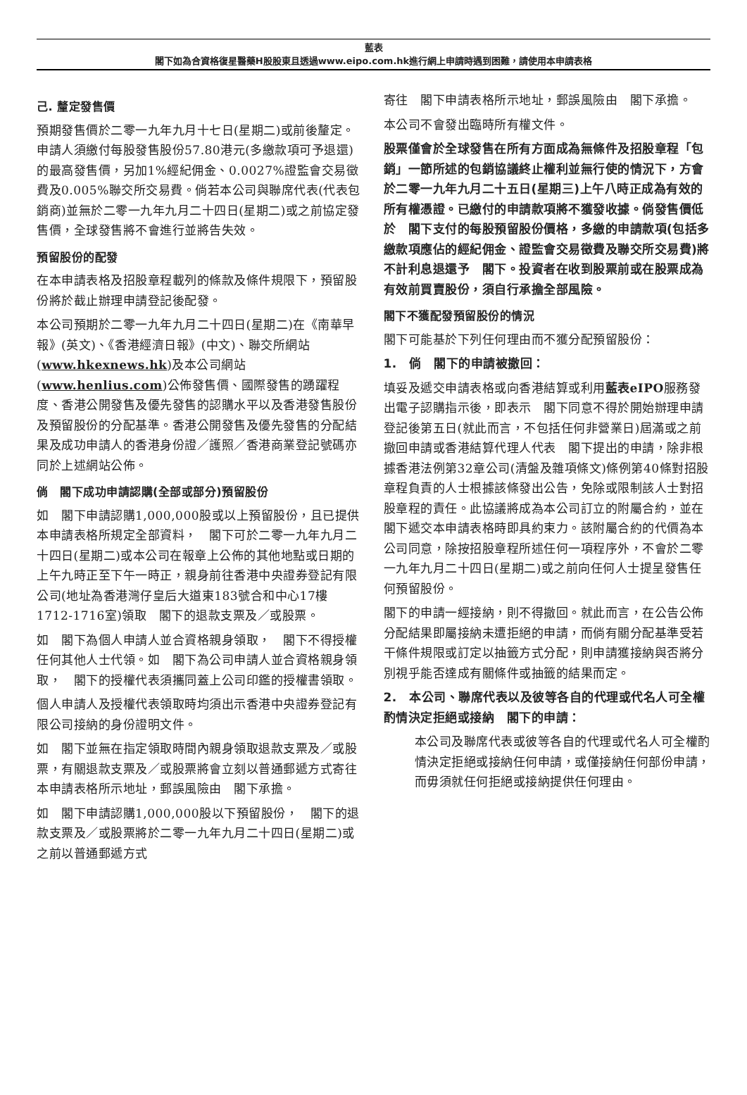藍表
閣下如為合資格復星醫藥H股股東且透過www.eipo.com.hk進行網上申請時遇到困難，請使用本申請表格
己. 釐定發售價
預期發售價於二零一九年九月十七日(星期二)或前後釐定。申請人須繳付每股發售股份57.80港元(多繳款項可予退還)的最高發售價，另加1%經紀佣金、0.0027%證監會交易徵費及0.005%聯交所交易費。倘若本公司與聯席代表(代表包銷商)並無於二零一九年九月二十四日(星期二)或之前協定發售價，全球發售將不會進行並將告失效。
預留股份的配發
在本申請表格及招股章程載列的條款及條件規限下，預留股份將於截止辦理申請登記後配發。
本公司預期於二零一九年九月二十四日(星期二)在《南華早報》(英文)、《香港經濟日報》(中文)、聯交所網站(www.hkexnews.hk)及本公司網站(www.henlius.com)公佈發售價、國際發售的踴躍程度、香港公開發售及優先發售的認購水平以及香港發售股份及預留股份的分配基準。香港公開發售及優先發售的分配結果及成功申請人的香港身份證／護照／香港商業登記號碼亦同於上述網站公佈。
倘　閣下成功申請認購(全部或部分)預留股份
如　閣下申請認購1,000,000股或以上預留股份，且已提供本申請表格所規定全部資料，　閣下可於二零一九年九月二十四日(星期二)或本公司在報章上公佈的其他地點或日期的上午九時正至下午一時正，親身前往香港中央證券登記有限公司(地址為香港灣仔皇后大道東183號合和中心17樓1712-1716室)領取　閣下的退款支票及／或股票。
如　閣下為個人申請人並合資格親身領取，　閣下不得授權任何其他人士代領。如　閣下為公司申請人並合資格親身領取，　閣下的授權代表須攜同蓋上公司印鑑的授權書領取。
個人申請人及授權代表領取時均須出示香港中央證券登記有限公司接納的身份證明文件。
如　閣下並無在指定領取時間內親身領取退款支票及／或股票，有關退款支票及／或股票將會立刻以普通郵遞方式寄往本申請表格所示地址，郵誤風險由　閣下承擔。
如　閣下申請認購1,000,000股以下預留股份，　閣下的退款支票及／或股票將於二零一九年九月二十四日(星期二)或之前以普通郵遞方式
寄往　閣下申請表格所示地址，郵誤風險由　閣下承擔。
本公司不會發出臨時所有權文件。
股票僅會於全球發售在所有方面成為無條件及招股章程「包銷」一節所述的包銷協議終止權利並無行使的情況下，方會於二零一九年九月二十五日(星期三)上午八時正成為有效的所有權憑證。已繳付的申請款項將不獲發收據。倘發售價低於　閣下支付的每股預留股份價格，多繳的申請款項(包括多繳款項應佔的經紀佣金、證監會交易徵費及聯交所交易費)將不計利息退還予　閣下。投資者在收到股票前或在股票成為有效前買賣股份，須自行承擔全部風險。
閣下不獲配發預留股份的情況
閣下可能基於下列任何理由而不獲分配預留股份：
1.　倘　閣下的申請被撤回：
填妥及遞交申請表格或向香港結算或利用藍表eIPO服務發出電子認購指示後，即表示　閣下同意不得於開始辦理申請登記後第五日(就此而言，不包括任何非營業日)屆滿或之前撤回申請或香港結算代理人代表　閣下提出的申請，除非根據香港法例第32章公司(清盤及雜項條文)條例第40條對招股章程負責的人士根據該條發出公告，免除或限制該人士對招股章程的責任。此協議將成為本公司訂立的附屬合約，並在　閣下遞交本申請表格時即具約束力。該附屬合約的代價為本公司同意，除按招股章程所述任何一項程序外，不會於二零一九年九月二十四日(星期二)或之前向任何人士提呈發售任何預留股份。
閣下的申請一經接納，則不得撤回。就此而言，在公告公佈分配結果即屬接納未遭拒絕的申請，而倘有關分配基準受若干條件規限或訂定以抽籤方式分配，則申請獲接納與否將分別視乎能否達成有關條件或抽籤的結果而定。
2.　本公司、聯席代表以及彼等各自的代理或代名人可全權酌情決定拒絕或接納　閣下的申請：
本公司及聯席代表或彼等各自的代理或代名人可全權酌情決定拒絕或接納任何申請，或僅接納任何部份申請，而毋須就任何拒絕或接納提供任何理由。